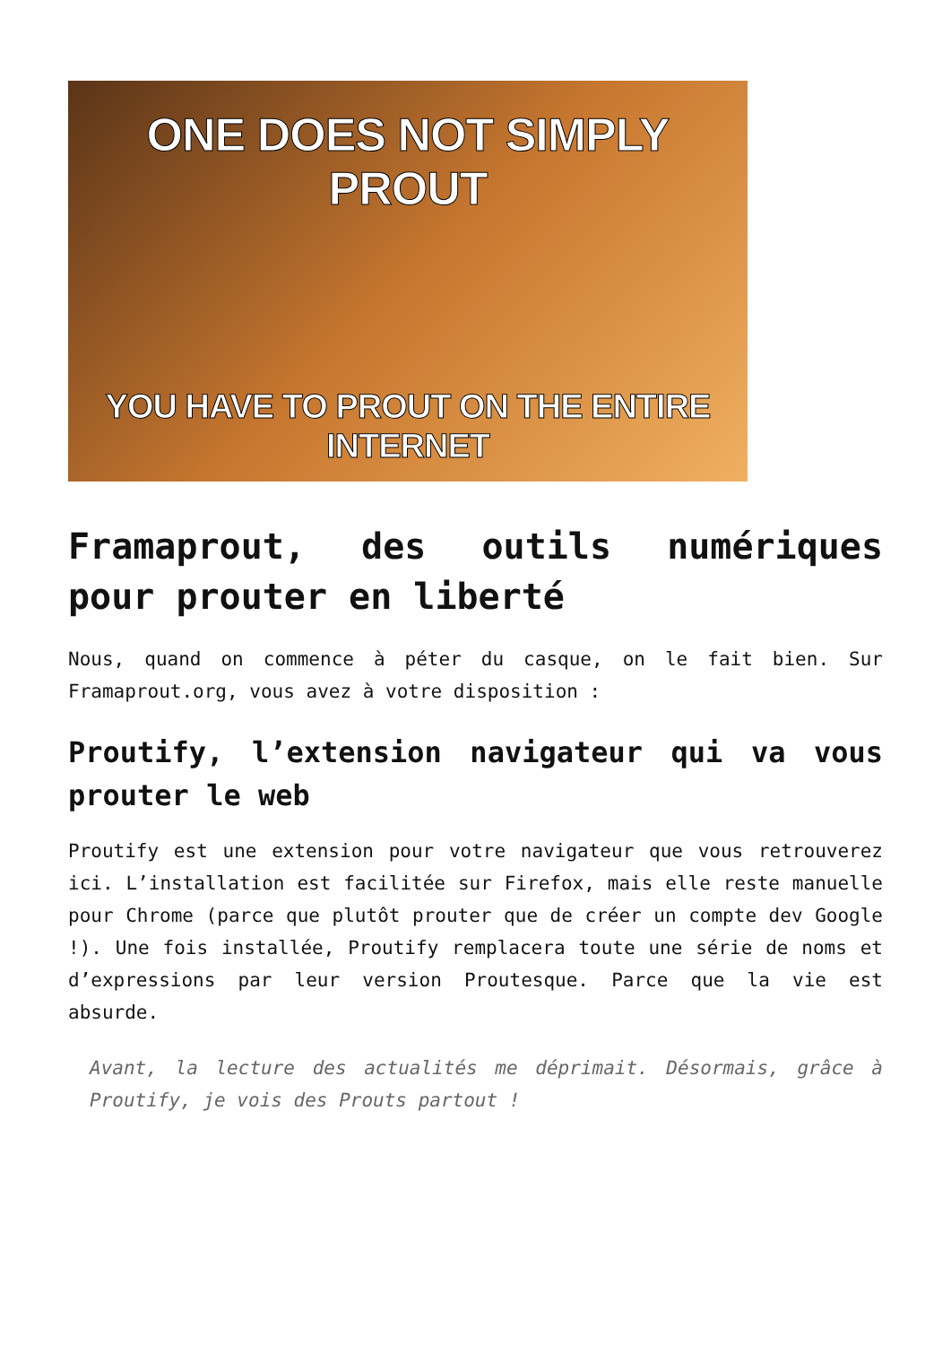ONE DOES NOT SIMPLY PROUT
YOU HAVE TO PROUT ON THE ENTIRE
INTERNET
Framaprout, des outils numériques pour prouter en liberté
Nous, quand on commence à péter du casque, on le fait bien. Sur Framaprout.org, vous avez à votre disposition :
Proutify, l’extension navigateur qui va vous prouter le web
Proutify est une extension pour votre navigateur que vous retrouverez ici. L’installation est facilitée sur Firefox, mais elle reste manuelle pour Chrome (parce que plutôt prouter que de créer un compte dev Google !). Une fois installée, Proutify remplacera toute une série de noms et d’expressions par leur version Proutesque. Parce que la vie est absurde.
Avant, la lecture des actualités me déprimait. Désormais, grâce à Proutify, je vois des Prouts partout !